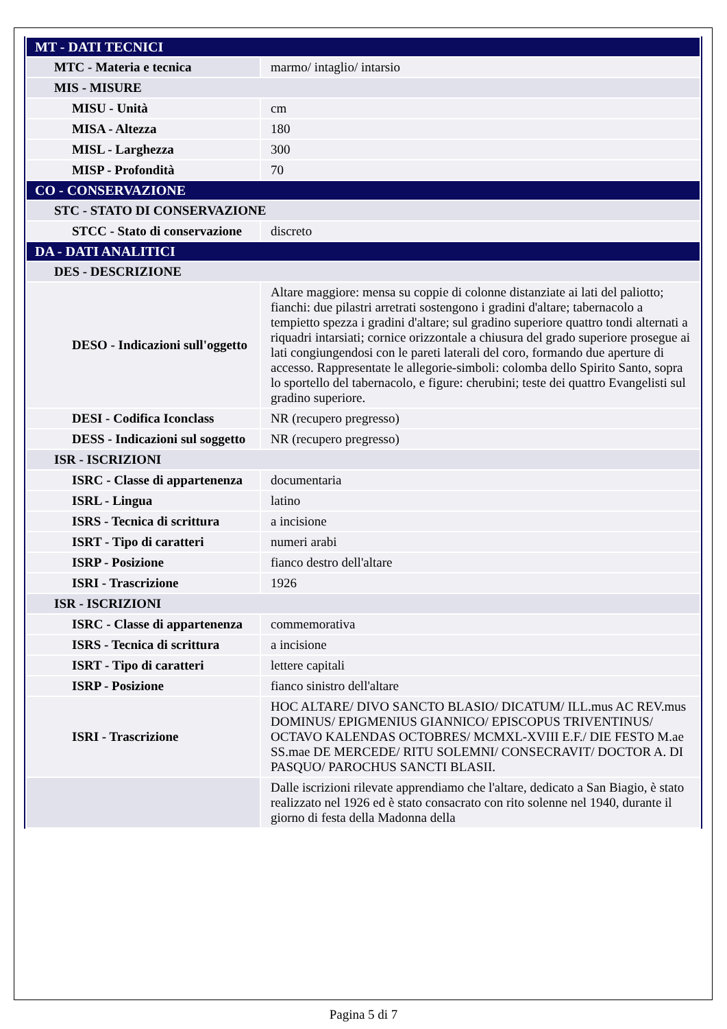| MT - DATI TECNICI | |
| MTC - Materia e tecnica | marmo/ intaglio/ intarsio |
| MIS - MISURE | |
| MISU - Unità | cm |
| MISA - Altezza | 180 |
| MISL - Larghezza | 300 |
| MISP - Profondità | 70 |
| CO - CONSERVAZIONE | |
| STC - STATO DI CONSERVAZIONE | |
| STCC - Stato di conservazione | discreto |
| DA - DATI ANALITICI | |
| DES - DESCRIZIONE | |
| DESO - Indicazioni sull'oggetto | Altare maggiore: mensa su coppie di colonne distanziate ai lati del paliotto; fianchi: due pilastri arretrati sostengono i gradini d'altare; tabernacolo a tempietto spezza i gradini d'altare; sul gradino superiore quattro tondi alternati a riquadri intarsiati; cornice orizzontale a chiusura del grado superiore prosegue ai lati congiungendosi con le pareti laterali del coro, formando due aperture di accesso. Rappresentate le allegorie-simboli: colomba dello Spirito Santo, sopra lo sportello del tabernacolo, e figure: cherubini; teste dei quattro Evangelisti sul gradino superiore. |
| DESI - Codifica Iconclass | NR (recupero pregresso) |
| DESS - Indicazioni sul soggetto | NR (recupero pregresso) |
| ISR - ISCRIZIONI | |
| ISRC - Classe di appartenenza | documentaria |
| ISRL - Lingua | latino |
| ISRS - Tecnica di scrittura | a incisione |
| ISRT - Tipo di caratteri | numeri arabi |
| ISRP - Posizione | fianco destro dell'altare |
| ISRI - Trascrizione | 1926 |
| ISR - ISCRIZIONI | |
| ISRC - Classe di appartenenza | commemorativa |
| ISRS - Tecnica di scrittura | a incisione |
| ISRT - Tipo di caratteri | lettere capitali |
| ISRP - Posizione | fianco sinistro dell'altare |
| ISRI - Trascrizione | HOC ALTARE/ DIVO SANCTO BLASIO/ DICATUM/ ILL.mus AC REV.mus DOMINUS/ EPIGMENIUS GIANNICO/ EPISCOPUS TRIVENTINUS/ OCTAVO KALENDAS OCTOBRES/ MCMXL-XVIII E.F./ DIE FESTO M.ae SS.mae DE MERCEDE/ RITU SOLEMNI/ CONSECRAVIT/ DOCTOR A. DI PASQUO/ PAROCHUS SANCTI BLASII. |
| | Dalle iscrizioni rilevate apprendiamo che l'altare, dedicato a San Biagio, è stato realizzato nel 1926 ed è stato consacrato con rito solenne nel 1940, durante il giorno di festa della Madonna della |
Pagina 5 di 7